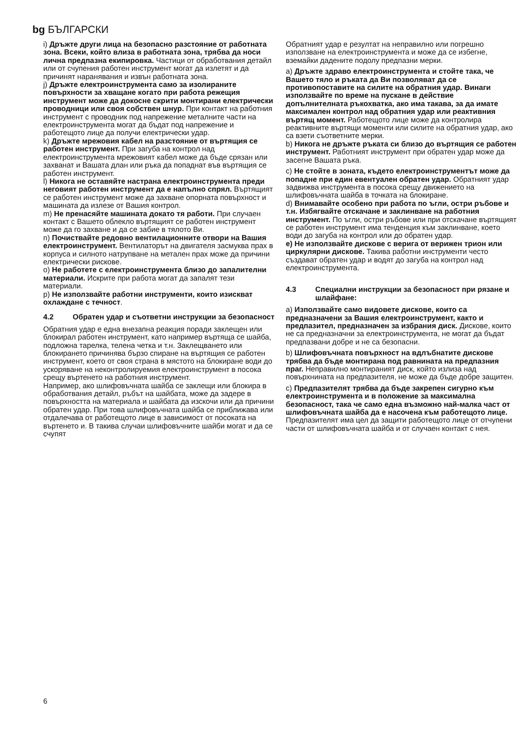bg БЪЛГАРСКИ
i) Дръжте други лица на безопасно разстояние от работната зона. Всеки, който влиза в работната зона, трябва да носи лична предпазна екипировка. Частици от обработвания детайл или от счупения работен инструмент могат да излетят и да причинят наранявания и извън работната зона.
j) Дръжте електроинструмента само за изолираните повърхности за хващане когато при работа режещия инструмент може да докосне скрити монтирани електрически проводници или своя собствен шнур. При контакт на работния инструмент с проводник под напрежение металните части на електроинструмента могат да бъдат под напрежение и работещото лице да получи електрически удар.
k) Дръжте мрежовия кабел на разстояние от въртящия се работен инструмент. При загуба на контрол над електроинструмента мрежовият кабел може да бъде срязан или захванат и Вашата длан или ръка да попаднат във въртящия се работен инструмент.
l) Никога не оставяйте настрана електроинструмента преди неговият работен инструмент да е напълно спрял. Въртящият се работен инструмент може да захване опорната повърхност и машината да излезе от Вашия контрол.
m) Не пренасяйте машината докато тя работи. При случаен контакт с Вашето облекло въртящият се работен инструмент може да го захване и да се забие в тялото Ви.
n) Почиствайте редовно вентилационните отвори на Вашия електроинструмент. Вентилаторът на двигателя засмуква прах в корпуса и силното натрупване на метален прах може да причини електрически рискове.
o) Не работете с електроинструмента близо до запалителни материали. Искрите при работа могат да запалят тези материали.
p) Не използвайте работни инструменти, които изискват охлаждане с течност.
4.2 Обратен удар и съответни инструкции за безопасност
Обратния удар е една внезапна реакция поради заклещен или блокирал работен инструмент, като например въртяща се шайба, подложна тарелка, телена четка и т.н. Заклещването или блокирането причинява бързо спиране на въртящия се работен инструмент, което от своя страна в мястото на блокиране води до ускоряване на неконтролируемия електроинструмент в посока срещу въртенето на работния инструмент.
Например, ако шлифовъчната шайба се заклещи или блокира в обработвания детайл, ръбът на шайбата, може да задере в повърхността на материала и шайбата да изскочи или да причини обратен удар. При това шлифовъчната шайба се приближава или отдалечава от работещото лице в зависимост от посоката на въртенето и. В такива случаи шлифовъчните шайби могат и да се счупят
Обратният удар е резултат на неправилно или погрешно използване на електроинструмента и може да се избегне, вземайки дадените подолу предпазни мерки.
a) Дръжте здраво електроинструмента и стойте така, че Вашето тяло и ръката да Ви позволяват да се противопоставите на силите на обратния удар. Винаги използвайте по време на пускане в действие допълнителната ръкохватка, ако има такава, за да имате максимален контрол над обратния удар или реактивния въртящ момент. Работещото лице може да контролира реактивните въртящи моменти или силите на обратния удар, ако са взети съответните мерки.
b) Никога не дръжте ръката си близо до въртящия се работен инструмент. Работният инструмент при обратен удар може да засегне Вашата ръка.
c) Не стойте в зоната, където електроинструментът може да попадне при един евентуален обратен удар. Обратният удар задвижва инструмента в посока срещу движението на шлифовъчната шайба в точката на блокиране.
d) Внимавайте особено при работа по ъгли, остри ръбове и т.н. Избягвайте отскачане и заклинване на работния инструмент. По ъгли, остри ръбове или при отскачане въртящият се работен инструмент има тенденция към заклинване, което води до загуба на контрол или до обратен удар.
e) Не използвайте дискове с верига от верижен трион или циркулярни дискове. Такива работни инструменти често създават обратен удар и водят до загуба на контрол над електроинструмента.
4.3 Специални инструкции за безопасност при рязане и шлайфане:
a) Използвайте само видовете дискове, които са предназначени за Вашия електроинструмент, както и предпазител, предназначен за избрания диск. Дискове, които не са предназначни за електроинструмента, не могат да бъдат предпазвани добре и не са безопасни.
b) Шлифовъчната повърхност на вдлъбнатите дискове трябва да бъде монтирана под равнината на предпазния праг. Неправилно монтираният диск, който излиза над повърхнината на предпазителя, не може да бъде добре защитен.
c) Предпазителят трябва да бъде закрепен сигурно към електроинструмента и в положение за максимална безопасност, така че само една възможно най-малка част от шлифовъчната шайба да е насочена към работещото лице. Предпазителят има цел да защити работещото лице от отчупени части от шлифовъчната шайба и от случаен контакт с нея.
6